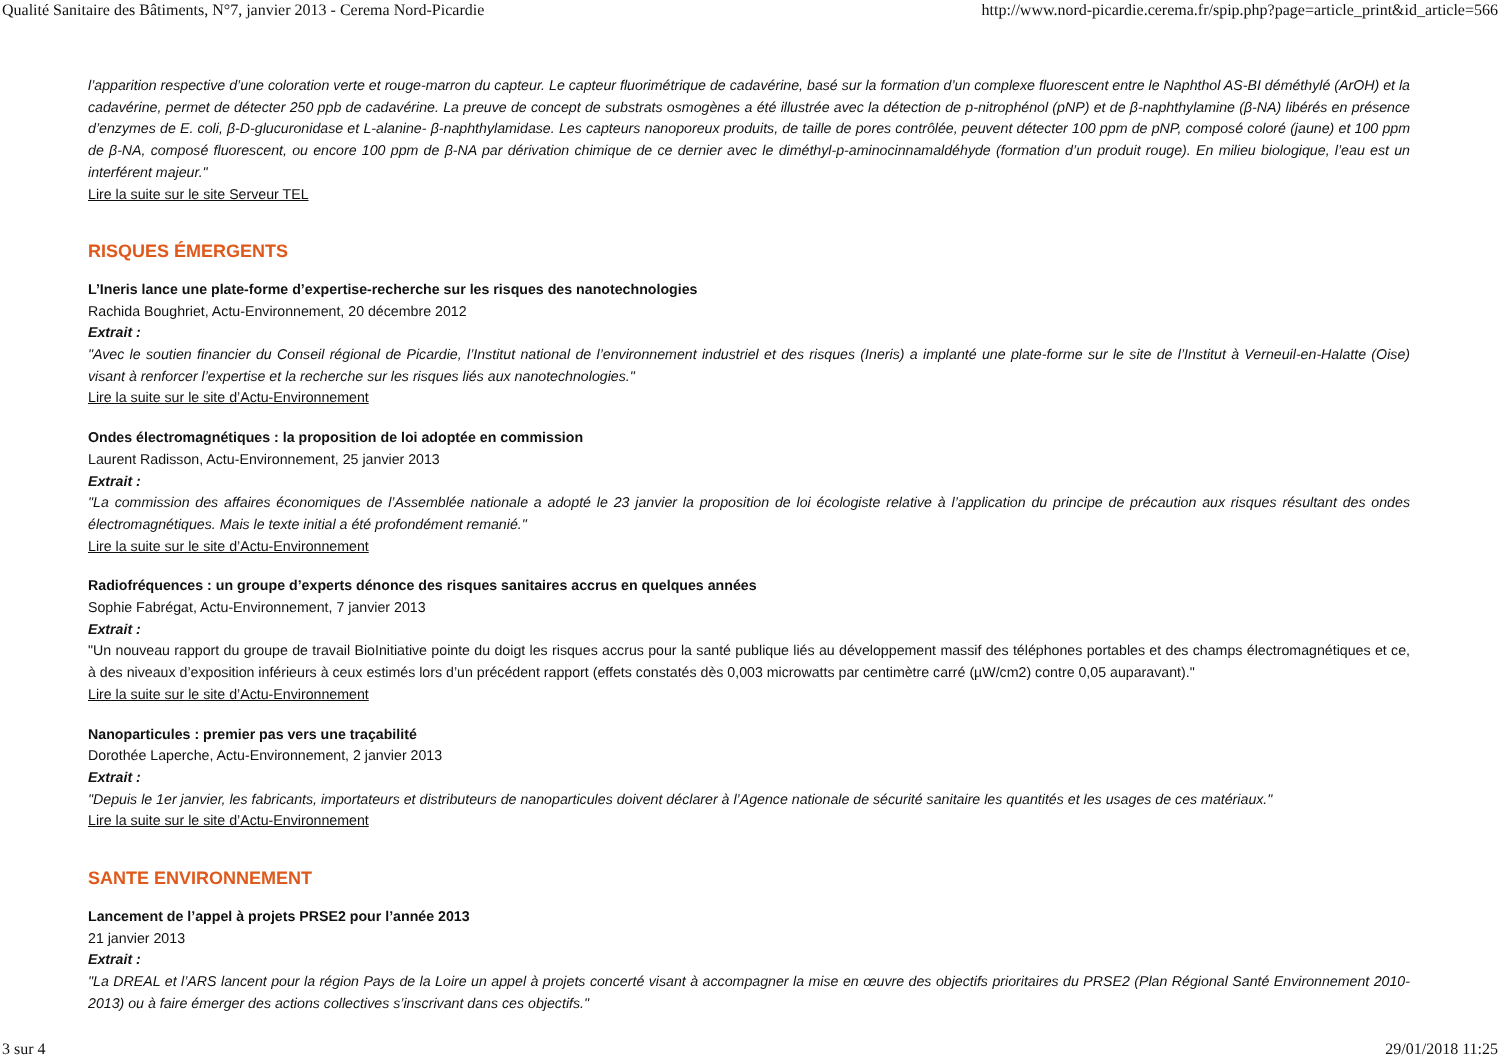Qualité Sanitaire des Bâtiments, N°7, janvier 2013 - Cerema Nord-Picardie http://www.nord-picardie.cerema.fr/spip.php?page=article_print&id_article=566
l’apparition respective d’une coloration verte et rouge-marron du capteur. Le capteur fluorimétrique de cadavérine, basé sur la formation d’un complexe fluorescent entre le Naphthol AS-BI déméthylé (ArOH) et la cadavérine, permet de détecter 250 ppb de cadavérine. La preuve de concept de substrats osmogènes a été illustrée avec la détection de p-nitrophénol (pNP) et de β-naphthylamine (β-NA) libérés en présence d’enzymes de E. coli, β-D-glucuronidase et L-alanine- β-naphthylamidase. Les capteurs nanoporeux produits, de taille de pores contrôlée, peuvent détecter 100 ppm de pNP, composé coloré (jaune) et 100 ppm de β-NA, composé fluorescent, ou encore 100 ppm de β-NA par dérivation chimique de ce dernier avec le diméthyl-p-aminocinnamaldéhyde (formation d’un produit rouge). En milieu biologique, l’eau est un interférent majeur."
Lire la suite sur le site Serveur TEL
RISQUES ÉMERGENTS
L’Ineris lance une plate-forme d’expertise-recherche sur les risques des nanotechnologies
Rachida Boughriet, Actu-Environnement, 20 décembre 2012
Extrait :
"Avec le soutien financier du Conseil régional de Picardie, l’Institut national de l’environnement industriel et des risques (Ineris) a implanté une plate-forme sur le site de l’Institut à Verneuil-en-Halatte (Oise) visant à renforcer l’expertise et la recherche sur les risques liés aux nanotechnologies."
Lire la suite sur le site d’Actu-Environnement
Ondes électromagnétiques : la proposition de loi adoptée en commission
Laurent Radisson, Actu-Environnement, 25 janvier 2013
Extrait :
"La commission des affaires économiques de l’Assemblée nationale a adopté le 23 janvier la proposition de loi écologiste relative à l’application du principe de précaution aux risques résultant des ondes électromagnétiques. Mais le texte initial a été profondément remanié."
Lire la suite sur le site d’Actu-Environnement
Radiofréquences : un groupe d’experts dénonce des risques sanitaires accrus en quelques années
Sophie Fabrégat, Actu-Environnement, 7 janvier 2013
Extrait :
"Un nouveau rapport du groupe de travail BioInitiative pointe du doigt les risques accrus pour la santé publique liés au développement massif des téléphones portables et des champs électromagnétiques et ce, à des niveaux d’exposition inférieurs à ceux estimés lors d’un précédent rapport (effets constatés dès 0,003 microwatts par centimètre carré (µW/cm2) contre 0,05 auparavant)."
Lire la suite sur le site d’Actu-Environnement
Nanoparticules : premier pas vers une traçabilité
Dorothée Laperche, Actu-Environnement, 2 janvier 2013
Extrait :
"Depuis le 1er janvier, les fabricants, importateurs et distributeurs de nanoparticules doivent déclarer à l’Agence nationale de sécurité sanitaire les quantités et les usages de ces matériaux."
Lire la suite sur le site d’Actu-Environnement
SANTE ENVIRONNEMENT
Lancement de l’appel à projets PRSE2 pour l’année 2013
21 janvier 2013
Extrait :
"La DREAL et l’ARS lancent pour la région Pays de la Loire un appel à projets concerté visant à accompagner la mise en œuvre des objectifs prioritaires du PRSE2 (Plan Régional Santé Environnement 2010-2013) ou à faire émerger des actions collectives s’inscrivant dans ces objectifs."
3 sur 4 29/01/2018 11:25